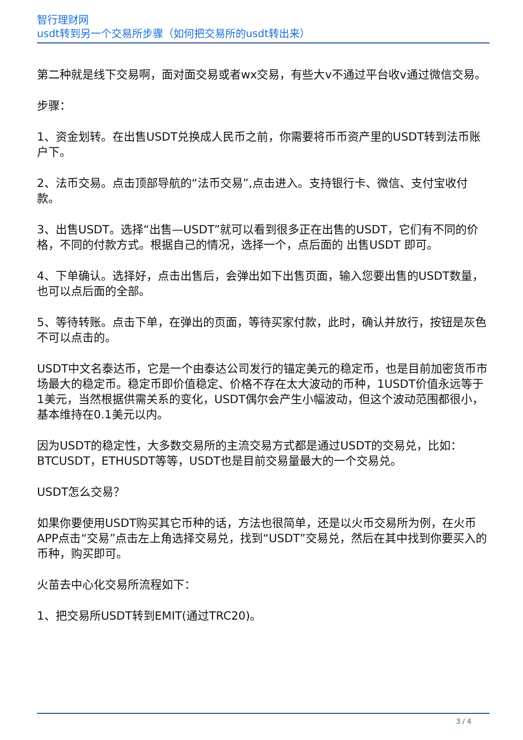智行理财网
usdt转到另一个交易所步骤（如何把交易所的usdt转出来）
第二种就是线下交易啊，面对面交易或者wx交易，有些大v不通过平台收v通过微信交易。
步骤：
1、资金划转。在出售USDT兑换成人民币之前，你需要将币币资产里的USDT转到法币账户下。
2、法币交易。点击顶部导航的“法币交易”,点击进入。支持银行卡、微信、支付宝收付款。
3、出售USDT。选择“出售—USDT”就可以看到很多正在出售的USDT，它们有不同的价格，不同的付款方式。根据自己的情况，选择一个，点后面的 出售USDT 即可。
4、下单确认。选择好，点击出售后，会弹出如下出售页面，输入您要出售的USDT数量，也可以点后面的全部。
5、等待转账。点击下单，在弹出的页面，等待买家付款，此时，确认并放行，按钮是灰色不可以点击的。
USDT中文名泰达币，它是一个由泰达公司发行的锚定美元的稳定币，也是目前加密货币市场最大的稳定币。稳定币即价值稳定、价格不存在太大波动的币种，1USDT价值永远等于1美元，当然根据供需关系的变化，USDT偶尔会产生小幅波动，但这个波动范围都很小，基本维持在0.1美元以内。
因为USDT的稳定性，大多数交易所的主流交易方式都是通过USDT的交易兑，比如：BTCUSDT，ETHUSDT等等，USDT也是目前交易量最大的一个交易兑。
USDT怎么交易？
如果你要使用USDT购买其它币种的话，方法也很简单，还是以火币交易所为例，在火币APP点击“交易”点击左上角选择交易兑，找到“USDT”交易兑，然后在其中找到你要买入的币种，购买即可。
火苗去中心化交易所流程如下：
1、把交易所USDT转到EMIT(通过TRC20)。
3 / 4